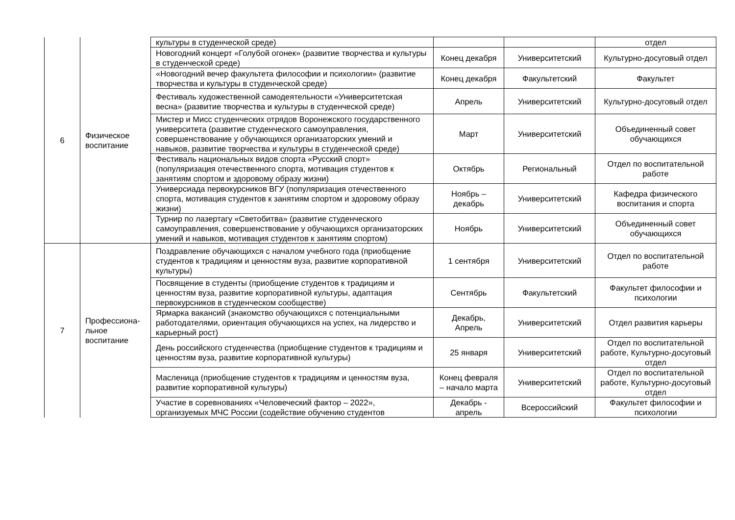| 6 | Физическое воспитание | культуры в студенческой среде) | | | отдел |
| | | Новогодний концерт «Голубой огонек» (развитие творчества и культуры в студенческой среде) | Конец декабря | Университетский | Культурно-досуговый отдел |
| | | «Новогодний вечер факультета философии и психологии» (развитие творчества и культуры в студенческой среде) | Конец декабря | Факультетский | Факультет |
| | | Фестиваль художественной самодеятельности «Университетская весна» (развитие творчества и культуры в студенческой среде) | Апрель | Университетский | Культурно-досуговый отдел |
| | | Мистер и Мисс студенческих отрядов Воронежского государственного университета (развитие студенческого самоуправления, совершенствование у обучающихся организаторских умений и навыков, развитие творчества и культуры в студенческой среде) | Март | Университетский | Объединенный совет обучающихся |
| | | Фестиваль национальных видов спорта «Русский спорт» (популяризация отечественного спорта, мотивация студентов к занятиям спортом и здоровому образу жизни) | Октябрь | Региональный | Отдел по воспитательной работе |
| | | Универсиада первокурсников ВГУ (популяризация отечественного спорта, мотивация студентов к занятиям спортом и здоровому образу жизни) | Ноябрь – декабрь | Университетский | Кафедра физического воспитания и спорта |
| | | Турнир по лазертагу «Светобитва» (развитие студенческого самоуправления, совершенствование у обучающихся организаторских умений и навыков, мотивация студентов к занятиям спортом) | Ноябрь | Университетский | Объединенный совет обучающихся |
| 7 | Профессиона-льное воспитание | Поздравление обучающихся с началом учебного года (приобщение студентов к традициям и ценностям вуза, развитие корпоративной культуры) | 1 сентября | Университетский | Отдел по воспитательной работе |
| | | Посвящение в студенты (приобщение студентов к традициям и ценностям вуза, развитие корпоративной культуры, адаптация первокурсников в студенческом сообществе) | Сентябрь | Факультетский | Факультет философии и психологии |
| | | Ярмарка вакансий (знакомство обучающихся с потенциальными работодателями, ориентация обучающихся на успех, на лидерство и карьерный рост) | Декабрь, Апрель | Университетский | Отдел развития карьеры |
| | | День российского студенчества (приобщение студентов к традициям и ценностям вуза, развитие корпоративной культуры) | 25 января | Университетский | Отдел по воспитательной работе, Культурно-досуговый отдел |
| | | Масленица (приобщение студентов к традициям и ценностям вуза, развитие корпоративной культуры) | Конец февраля – начало марта | Университетский | Отдел по воспитательной работе, Культурно-досуговый отдел |
| | | Участие в соревнованиях «Человеческий фактор – 2022», организуемых МЧС России (содействие обучению студентов | Декабрь - апрель | Всероссийский | Факультет философии и психологии |